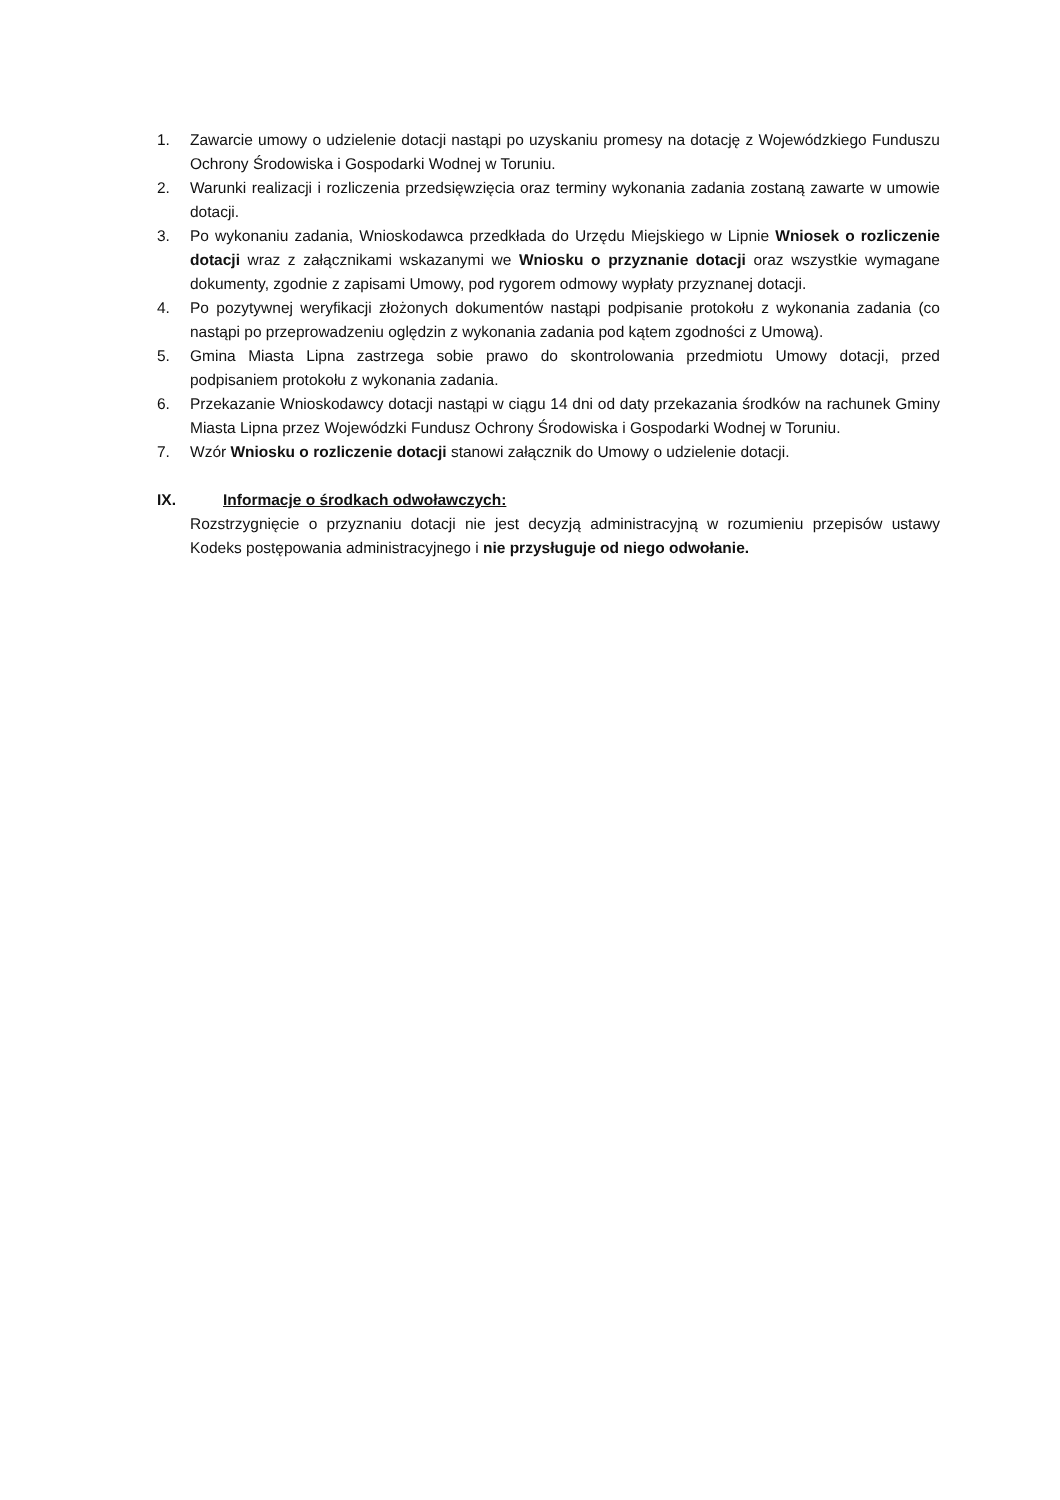1. Zawarcie umowy o udzielenie dotacji nastąpi po uzyskaniu promesy na dotację z Wojewódzkiego Funduszu Ochrony Środowiska i Gospodarki Wodnej w Toruniu.
2. Warunki realizacji i rozliczenia przedsięwzięcia oraz terminy wykonania zadania zostaną zawarte w umowie dotacji.
3. Po wykonaniu zadania, Wnioskodawca przedkłada do Urzędu Miejskiego w Lipnie Wniosek o rozliczenie dotacji wraz z załącznikami wskazanymi we Wniosku o przyznanie dotacji oraz wszystkie wymagane dokumenty, zgodnie z zapisami Umowy, pod rygorem odmowy wypłaty przyznanej dotacji.
4. Po pozytywnej weryfikacji złożonych dokumentów nastąpi podpisanie protokołu z wykonania zadania (co nastąpi po przeprowadzeniu oględzin z wykonania zadania pod kątem zgodności z Umową).
5. Gmina Miasta Lipna zastrzega sobie prawo do skontrolowania przedmiotu Umowy dotacji, przed podpisaniem protokołu z wykonania zadania.
6. Przekazanie Wnioskodawcy dotacji nastąpi w ciągu 14 dni od daty przekazania środków na rachunek Gminy Miasta Lipna przez Wojewódzki Fundusz Ochrony Środowiska i Gospodarki Wodnej w Toruniu.
7. Wzór Wniosku o rozliczenie dotacji stanowi załącznik do Umowy o udzielenie dotacji.
IX. Informacje o środkach odwoławczych:
Rozstrzygnięcie o przyznaniu dotacji nie jest decyzją administracyjną w rozumieniu przepisów ustawy Kodeks postępowania administracyjnego i nie przysługuje od niego odwołanie.